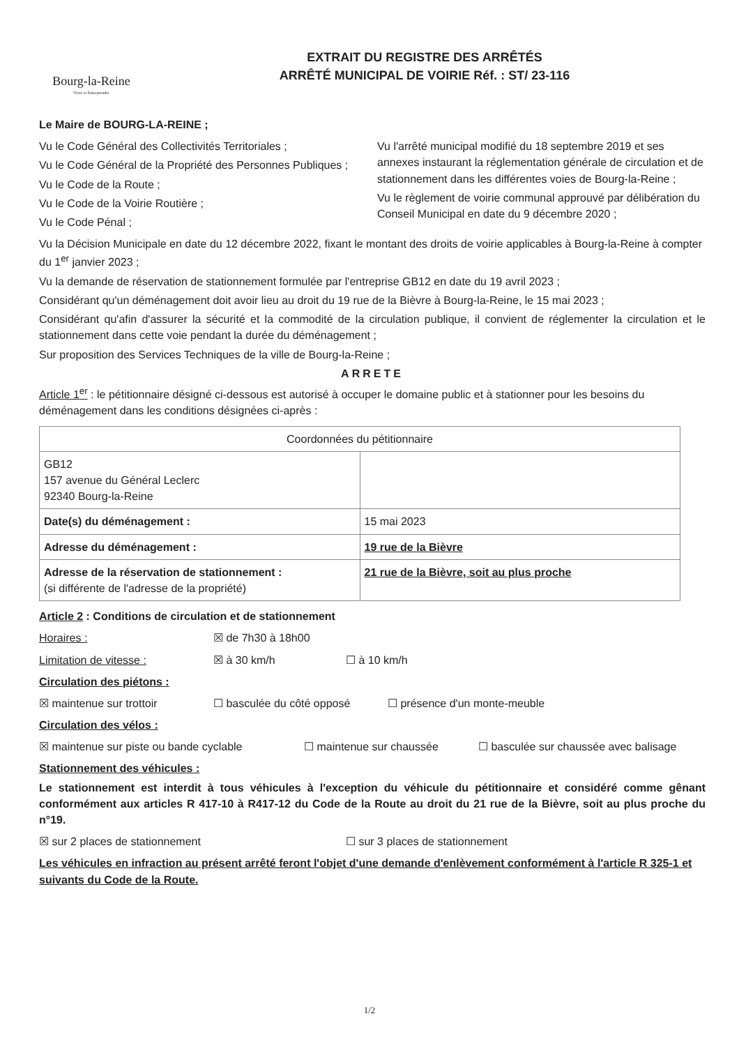Bourg-la-Reine
Vivre et Entreprendre
EXTRAIT DU REGISTRE DES ARRÊTÉS
ARRÊTÉ MUNICIPAL DE VOIRIE Réf. : ST/ 23-116
Le Maire de BOURG-LA-REINE ;
Vu le Code Général des Collectivités Territoriales ;
Vu le Code Général de la Propriété des Personnes Publiques ;
Vu le Code de la Route ;
Vu le Code de la Voirie Routière ;
Vu le Code Pénal ;
Vu l'arrêté municipal modifié du 18 septembre 2019 et ses annexes instaurant la réglementation générale de circulation et de stationnement dans les différentes voies de Bourg-la-Reine ;
Vu le règlement de voirie communal approuvé par délibération du Conseil Municipal en date du 9 décembre 2020 ;
Vu la Décision Municipale en date du 12 décembre 2022, fixant le montant des droits de voirie applicables à Bourg-la-Reine à compter du 1<sup>er</sup> janvier 2023 ;
Vu la demande de réservation de stationnement formulée par l'entreprise GB12 en date du 19 avril 2023 ;
Considérant qu'un déménagement doit avoir lieu au droit du 19 rue de la Bièvre à Bourg-la-Reine, le 15 mai 2023 ;
Considérant qu'afin d'assurer la sécurité et la commodité de la circulation publique, il convient de réglementer la circulation et le stationnement dans cette voie pendant la durée du déménagement ;
Sur proposition des Services Techniques de la ville de Bourg-la-Reine ;
ARRETE
Article 1<sup>er</sup> : le pétitionnaire désigné ci-dessous est autorisé à occuper le domaine public et à stationner pour les besoins du déménagement dans les conditions désignées ci-après :
| Coordonnées du pétitionnaire | |
| GB12 157 avenue du Général Leclerc 92340 Bourg-la-Reine | |
| Date(s) du déménagement : | 15 mai 2023 |
| Adresse du déménagement : | 19 rue de la Bièvre |
| Adresse de la réservation de stationnement : (si différente de l'adresse de la propriété) | 21 rue de la Bièvre, soit au plus proche |
Article 2 : Conditions de circulation et de stationnement
Horaires : ☒ de 7h30 à 18h00
Limitation de vitesse : ☒ à 30 km/h ☐ à 10 km/h
Circulation des piétons :
☒ maintenue sur trottoir ☐ basculée du côté opposé ☐ présence d'un monte-meuble
Circulation des vélos :
☒ maintenue sur piste ou bande cyclable ☐ maintenue sur chaussée ☐ basculée sur chaussée avec balisage
Stationnement des véhicules :
Le stationnement est interdit à tous véhicules à l'exception du véhicule du pétitionnaire et considéré comme gênant conformément aux articles R 417-10 à R417-12 du Code de la Route au droit du 21 rue de la Bièvre, soit au plus proche du n°19.
☒ sur 2 places de stationnement ☐ sur 3 places de stationnement
Les véhicules en infraction au présent arrêté feront l'objet d'une demande d'enlèvement conformément à l'article R 325-1 et suivants du Code de la Route.
1/2